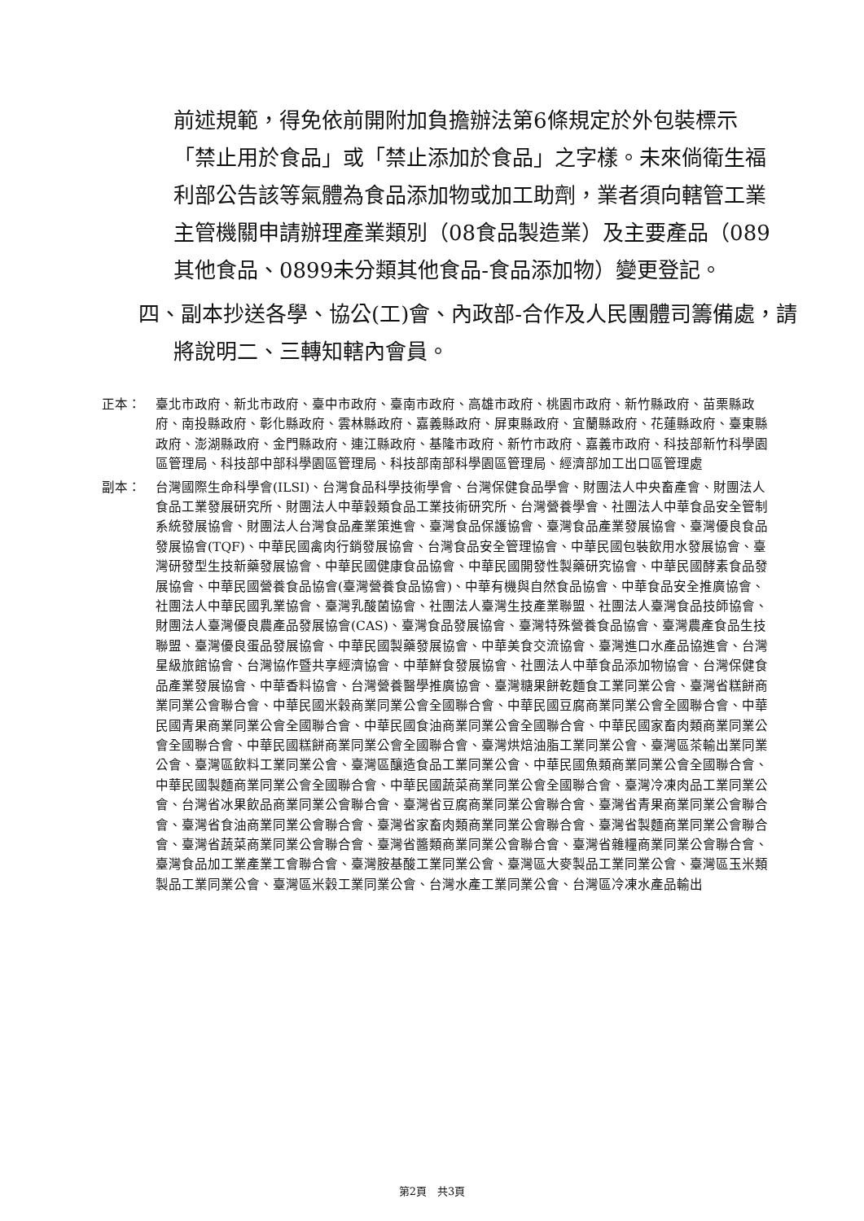前述規範，得免依前開附加負擔辦法第6條規定於外包裝標示「禁止用於食品」或「禁止添加於食品」之字樣。未來倘衛生福利部公告該等氣體為食品添加物或加工助劑，業者須向轄管工業主管機關申請辦理產業類別（08食品製造業）及主要產品（089其他食品、0899未分類其他食品-食品添加物）變更登記。
四、副本抄送各學、協公(工)會、內政部-合作及人民團體司籌備處，請將說明二、三轉知轄內會員。
正本： 臺北市政府、新北市政府、臺中市政府、臺南市政府、高雄市政府、桃園市政府、新竹縣政府、苗栗縣政府、南投縣政府、彰化縣政府、雲林縣政府、嘉義縣政府、屏東縣政府、宜蘭縣政府、花蓮縣政府、臺東縣政府、澎湖縣政府、金門縣政府、連江縣政府、基隆市政府、新竹市政府、嘉義市政府、科技部新竹科學園區管理局、科技部中部科學園區管理局、科技部南部科學園區管理局、經濟部加工出口區管理處
副本： 台灣國際生命科學會(ILSI)、台灣食品科學技術學會、台灣保健食品學會、財團法人中央畜產會、財團法人食品工業發展研究所、財團法人中華穀類食品工業技術研究所、台灣營養學會、社團法人中華食品安全管制系統發展協會、財團法人台灣食品產業策進會、臺灣食品保護協會、臺灣食品產業發展協會、臺灣優良食品發展協會(TQF)、中華民國禽肉行銷發展協會、台灣食品安全管理協會、中華民國包裝飲用水發展協會、臺灣研發型生技新藥發展協會、中華民國健康食品協會、中華民國開發性製藥研究協會、中華民國酵素食品發展協會、中華民國營養食品協會(臺灣營養食品協會)、中華有機與自然食品協會、中華食品安全推廣協會、社團法人中華民國乳業協會、臺灣乳酸菌協會、社團法人臺灣生技產業聯盟、社團法人臺灣食品技師協會、財團法人臺灣優良農產品發展協會(CAS)、臺灣食品發展協會、臺灣特殊營養食品協會、臺灣農產食品生技聯盟、臺灣優良蛋品發展協會、中華民國製藥發展協會、中華美食交流協會、臺灣進口水產品協進會、台灣星級旅館協會、台灣協作暨共享經濟協會、中華鮮食發展協會、社團法人中華食品添加物協會、台灣保健食品產業發展協會、中華香料協會、台灣營養醫學推廣協會、臺灣糖果餅乾麵食工業同業公會、臺灣省糕餅商業同業公會聯合會、中華民國米穀商業同業公會全國聯合會、中華民國豆腐商業同業公會全國聯合會、中華民國青果商業同業公會全國聯合會、中華民國食油商業同業公會全國聯合會、中華民國家畜肉類商業同業公會全國聯合會、中華民國糕餅商業同業公會全國聯合會、臺灣烘焙油脂工業同業公會、臺灣區茶輸出業同業公會、臺灣區飲料工業同業公會、臺灣區釀造食品工業同業公會、中華民國魚類商業同業公會全國聯合會、中華民國製麵商業同業公會全國聯合會、中華民國蔬菜商業同業公會全國聯合會、臺灣冷凍肉品工業同業公會、台灣省冰果飲品商業同業公會聯合會、臺灣省豆腐商業同業公會聯合會、臺灣省青果商業同業公會聯合會、臺灣省食油商業同業公會聯合會、臺灣省家畜肉類商業同業公會聯合會、臺灣省製麵商業同業公會聯合會、臺灣省蔬菜商業同業公會聯合會、臺灣省醬類商業同業公會聯合會、臺灣省雜糧商業同業公會聯合會、臺灣食品加工業產業工會聯合會、臺灣胺基酸工業同業公會、臺灣區大麥製品工業同業公會、臺灣區玉米類製品工業同業公會、臺灣區米穀工業同業公會、台灣水產工業同業公會、台灣區冷凍水產品輸出
第2頁　共3頁